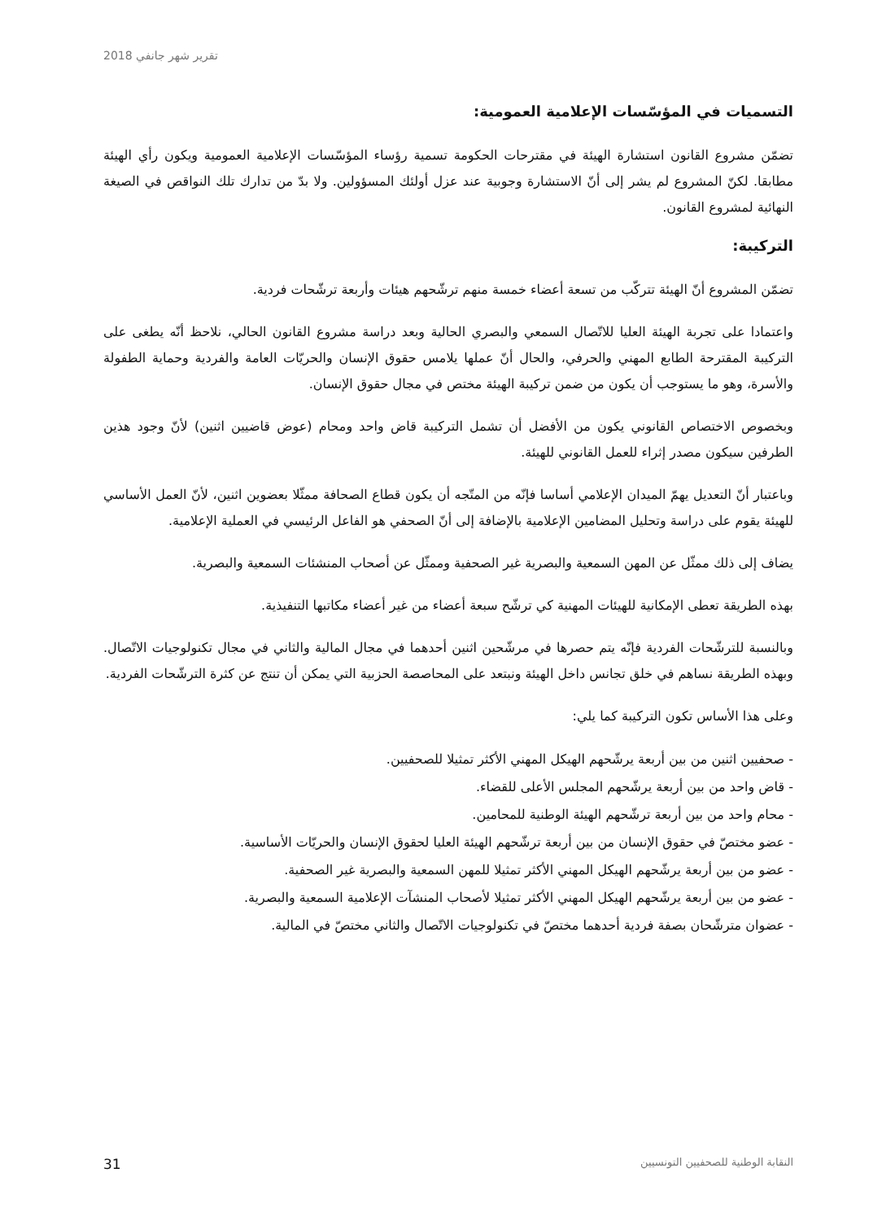تقرير شهر جانفي 2018
التسميات في المؤسّسات الإعلامية العمومية:
تضمّن مشروع القانون استشارة الهيئة في مقترحات الحكومة تسمية رؤساء المؤسّسات الإعلامية العمومية ويكون رأي الهيئة مطابقا. لكنّ المشروع لم يشر إلى أنّ الاستشارة وجوبية عند عزل أولئك المسؤولين. ولا بدّ من تدارك تلك النواقص في الصيغة النهائية لمشروع القانون.
التركيبة:
تضمّن المشروع أنّ الهيئة تتركّب من تسعة أعضاء خمسة منهم ترشّحهم هيئات وأربعة ترشّحات فردية.
واعتمادا على تجربة الهيئة العليا للاتّصال السمعي والبصري الحالية وبعد دراسة مشروع القانون الحالي، نلاحظ أنّه يطغى على التركيبة المقترحة الطابع المهني والحرفي، والحال أنّ عملها يلامس حقوق الإنسان والحريّات العامة والفردية وحماية الطفولة والأسرة، وهو ما يستوجب أن يكون من ضمن تركيبة الهيئة مختص في مجال حقوق الإنسان.
وبخصوص الاختصاص القانوني يكون من الأفضل أن تشمل التركيبة قاض واحد ومحام (عوض قاضيين اثنين) لأنّ وجود هذين الطرفين سيكون مصدر إثراء للعمل القانوني للهيئة.
وباعتبار أنّ التعديل يهمّ الميدان الإعلامي أساسا فإنّه من المتّجه أن يكون قطاع الصحافة ممثّلا بعضوين اثنين، لأنّ العمل الأساسي للهيئة يقوم على دراسة وتحليل المضامين الإعلامية بالإضافة إلى أنّ الصحفي هو الفاعل الرئيسي في العملية الإعلامية.
يضاف إلى ذلك ممثّل عن المهن السمعية والبصرية غير الصحفية وممثّل عن أصحاب المنشئات السمعية والبصرية.
بهذه الطريقة تعطى الإمكانية للهيئات المهنية كي ترشّح سبعة أعضاء من غير أعضاء مكاتبها التنفيذية.
وبالنسبة للترشّحات الفردية فإنّه يتم حصرها في مرشّحين اثنين أحدهما في مجال المالية والثاني في مجال تكنولوجيات الاتّصال. وبهذه الطريقة نساهم في خلق تجانس داخل الهيئة ونبتعد على المحاصصة الحزبية التي يمكن أن تنتج عن كثرة الترشّحات الفردية.
وعلى هذا الأساس تكون التركيبة كما يلي:
- صحفيين اثنين من بين أربعة يرشّحهم الهيكل المهني الأكثر تمثيلا للصحفيين.
- قاض واحد من بين أربعة يرشّحهم المجلس الأعلى للقضاء.
- محام واحد من بين أربعة ترشّحهم الهيئة الوطنية للمحامين.
- عضو مختصّ في حقوق الإنسان من بين أربعة ترشّحهم الهيئة العليا لحقوق الإنسان والحريّات الأساسية.
- عضو من بين أربعة يرشّحهم الهيكل المهني الأكثر تمثيلا للمهن السمعية والبصرية غير الصحفية.
- عضو من بين أربعة يرشّحهم الهيكل المهني الأكثر تمثيلا لأصحاب المنشآت الإعلامية السمعية والبصرية.
- عضوان مترشّحان بصفة فردية أحدهما مختصّ في تكنولوجيات الاتّصال والثاني مختصّ في المالية.
النقابة الوطنية للصحفيين التونسيين 31